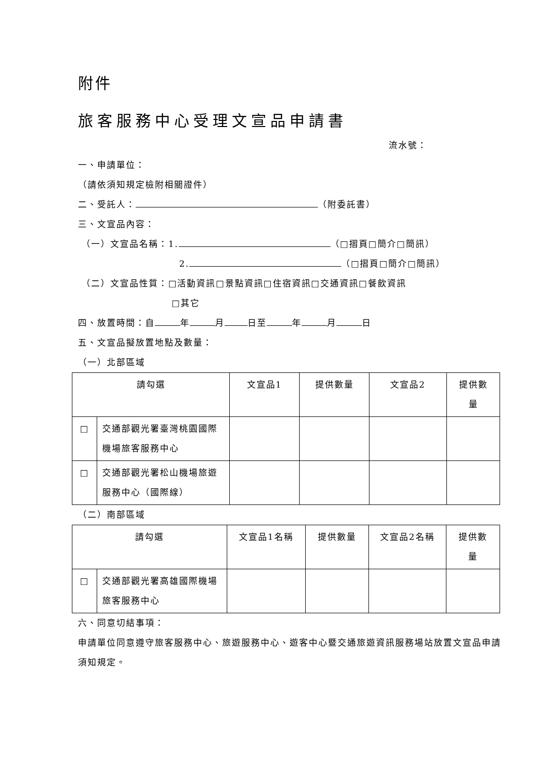附件
旅客服務中心受理文宣品申請書
流水號：
一、申請單位：
（請依須知規定檢附相關證件）
二、受託人： （附委託書）
三、文宣品內容：
（一）文宣品名稱：1. （□摺頁□簡介□簡訊）
2. （□摺頁□簡介□簡訊）
（二）文宣品性質：□活動資訊□景點資訊□住宿資訊□交通資訊□餐飲資訊
□其它
四、放置時間：自 年 月 日至 年 月 日
五、文宣品擬放置地點及數量：
（一）北部區域
| 請勾選 | | 文宣品1 | 提供數量 | 文宣品2 | 提供數 量 |
| □ | 交通部觀光署臺灣桃園國際機場旅客服務中心 | | | | |
| □ | 交通部觀光署松山機場旅遊服務中心（國際線） | | | | |
（二）南部區域
| 請勾選 | | 文宣品1名稱 | 提供數量 | 文宣品2名稱 | 提供數 量 |
| □ | 交通部觀光署高雄國際機場旅客服務中心 | | | | |
六、同意切結事項：
申請單位同意遵守旅客服務中心、旅遊服務中心、遊客中心暨交通旅遊資訊服務場站放置文宣品申請須知規定。